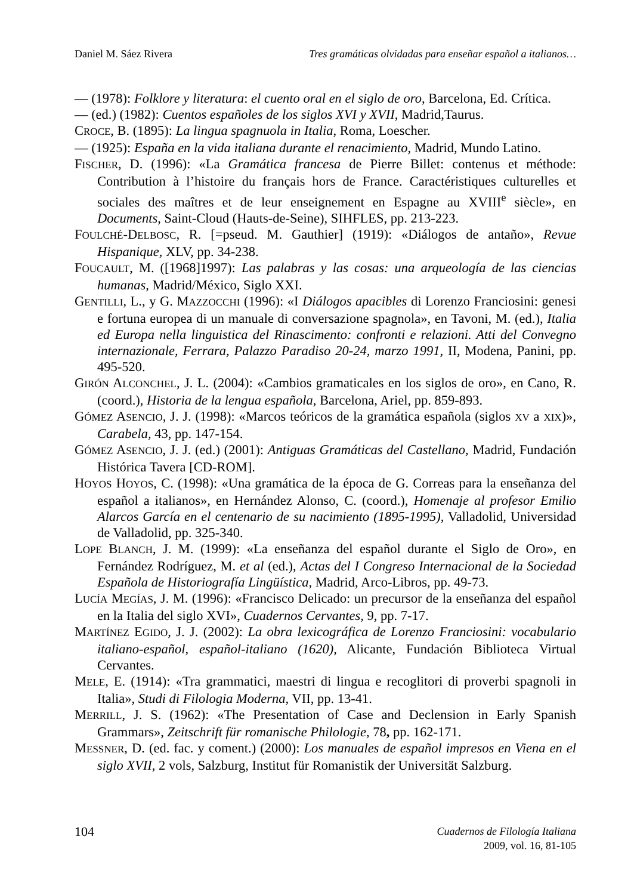Daniel M. Sáez Rivera Tres gramáticas olvidadas para enseñar español a italianos…
— (1978): Folklore y literatura: el cuento oral en el siglo de oro, Barcelona, Ed. Crítica.
— (ed.) (1982): Cuentos españoles de los siglos XVI y XVII, Madrid,Taurus.
CROCE, B. (1895): La lingua spagnuola in Italia, Roma, Loescher.
— (1925): España en la vida italiana durante el renacimiento, Madrid, Mundo Latino.
FISCHER, D. (1996): «La Gramática francesa de Pierre Billet: contenus et méthode: Contribution à l’histoire du français hors de France. Caractéristiques culturelles et sociales des maîtres et de leur enseignement en Espagne au XVIII<sup>e</sup> siècle», en Documents, Saint-Cloud (Hauts-de-Seine), SIHFLES, pp. 213-223.
FOULCHÉ-DELBOSC, R. [=pseud. M. Gauthier] (1919): «Diálogos de antaño», Revue Hispanique, XLV, pp. 34-238.
FOUCAULT, M. ([1968]1997): Las palabras y las cosas: una arqueología de las ciencias humanas, Madrid/México, Siglo XXI.
GENTILLI, L., y G. MAZZOCCHI (1996): «I Diálogos apacibles di Lorenzo Franciosini: genesi e fortuna europea di un manuale di conversazione spagnola», en Tavoni, M. (ed.), Italia ed Europa nella linguistica del Rinascimento: confronti e relazioni. Atti del Convegno internazionale, Ferrara, Palazzo Paradiso 20-24, marzo 1991, II, Modena, Panini, pp. 495-520.
GIRÓN ALCONCHEL, J. L. (2004): «Cambios gramaticales en los siglos de oro», en Cano, R. (coord.), Historia de la lengua española, Barcelona, Ariel, pp. 859-893.
GÓMEZ ASENCIO, J. J. (1998): «Marcos teóricos de la gramática española (siglos XV a XIX)», Carabela, 43, pp. 147-154.
GÓMEZ ASENCIO, J. J. (ed.) (2001): Antiguas Gramáticas del Castellano, Madrid, Fundación Histórica Tavera [CD-ROM].
HOYOS HOYOS, C. (1998): «Una gramática de la época de G. Correas para la enseñanza del español a italianos», en Hernández Alonso, C. (coord.), Homenaje al profesor Emilio Alarcos García en el centenario de su nacimiento (1895-1995), Valladolid, Universidad de Valladolid, pp. 325-340.
LOPE BLANCH, J. M. (1999): «La enseñanza del español durante el Siglo de Oro», en Fernández Rodríguez, M. et al (ed.), Actas del I Congreso Internacional de la Sociedad Española de Historiografía Lingüística, Madrid, Arco-Libros, pp. 49-73.
LUCÍA MEGÍAS, J. M. (1996): «Francisco Delicado: un precursor de la enseñanza del español en la Italia del siglo XVI», Cuadernos Cervantes, 9, pp. 7-17.
MARTÍNEZ EGIDO, J. J. (2002): La obra lexicográfica de Lorenzo Franciosini: vocabulario italiano-español, español-italiano (1620), Alicante, Fundación Biblioteca Virtual Cervantes.
MELE, E. (1914): «Tra grammatici, maestri di lingua e recoglitori di proverbi spagnoli in Italia», Studi di Filologia Moderna, VII, pp. 13-41.
MERRILL, J. S. (1962): «The Presentation of Case and Declension in Early Spanish Grammars», Zeitschrift für romanische Philologie, 78, pp. 162-171.
MESSNER, D. (ed. fac. y coment.) (2000): Los manuales de español impresos en Viena en el siglo XVII, 2 vols, Salzburg, Institut für Romanistik der Universität Salzburg.
104
Cuadernos de Filología Italiana
2009, vol. 16, 81-105